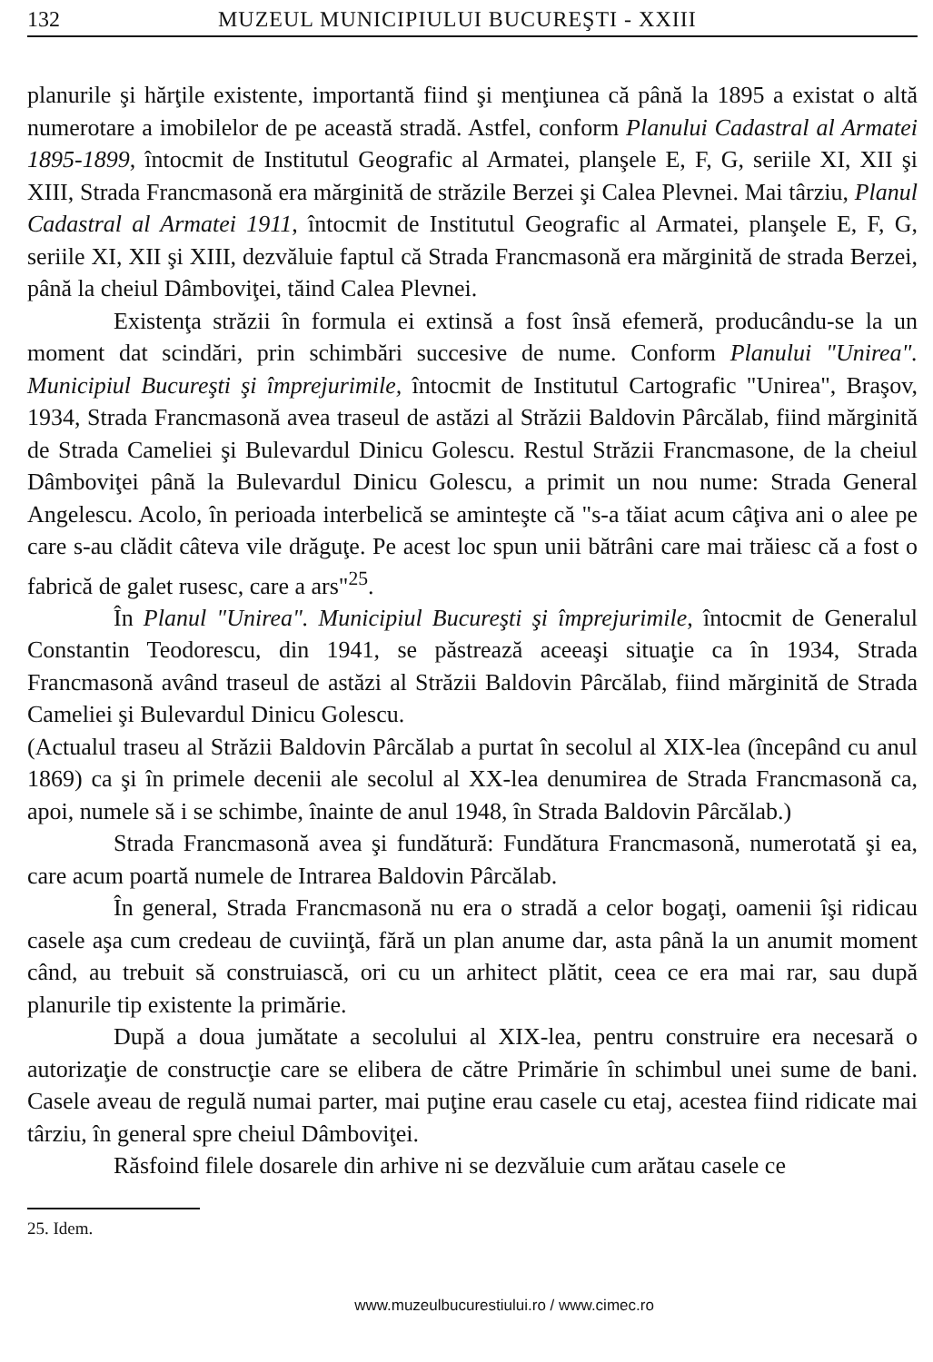132 MUZEUL MUNICIPIULUI BUCUREŞTI - XXIII
planurile şi hărţile existente, importantă fiind şi menţiunea că până la 1895 a existat o altă numerotare a imobilelor de pe această stradă. Astfel, conform Planului Cadastral al Armatei 1895-1899, întocmit de Institutul Geografic al Armatei, planşele E, F, G, seriile XI, XII şi XIII, Strada Francmasonă era mărginită de străzile Berzei şi Calea Plevnei. Mai târziu, Planul Cadastral al Armatei 1911, întocmit de Institutul Geografic al Armatei, planşele E, F, G, seriile XI, XII şi XIII, dezvăluie faptul că Strada Francmasonă era mărginită de strada Berzei, până la cheiul Dâmboviţei, tăind Calea Plevnei.
Existenţa străzii în formula ei extinsă a fost însă efemeră, producându-se la un moment dat scindări, prin schimbări succesive de nume. Conform Planului "Unirea". Municipiul Bucureşti şi împrejurimile, întocmit de Institutul Cartografic "Unirea", Braşov, 1934, Strada Francmasonă avea traseul de astăzi al Străzii Baldovin Pârcălab, fiind mărginită de Strada Cameliei şi Bulevardul Dinicu Golescu. Restul Străzii Francmasone, de la cheiul Dâmboviţei până la Bulevardul Dinicu Golescu, a primit un nou nume: Strada General Angelescu. Acolo, în perioada interbelică se aminteşte că "s-a tăiat acum câţiva ani o alee pe care s-au clădit câteva vile drăguţe. Pe acest loc spun unii bătrâni care mai trăiesc că a fost o fabrică de galet rusesc, care a ars"<sup>25</sup>.
În Planul "Unirea". Municipiul Bucureşti şi împrejurimile, întocmit de Generalul Constantin Teodorescu, din 1941, se păstrează aceeaşi situaţie ca în 1934, Strada Francmasonă având traseul de astăzi al Străzii Baldovin Pârcălab, fiind mărginită de Strada Cameliei şi Bulevardul Dinicu Golescu.
(Actualul traseu al Străzii Baldovin Pârcălab a purtat în secolul al XIX-lea (începând cu anul 1869) ca şi în primele decenii ale secolul al XX-lea denumirea de Strada Francmasonă ca, apoi, numele să i se schimbe, înainte de anul 1948, în Strada Baldovin Pârcălab.)
Strada Francmasonă avea şi fundătură: Fundătura Francmasonă, numerotată şi ea, care acum poartă numele de Intrarea Baldovin Pârcălab.
În general, Strada Francmasonă nu era o stradă a celor bogaţi, oamenii îşi ridicau casele aşa cum credeau de cuviinţă, fără un plan anume dar, asta până la un anumit moment când, au trebuit să construiască, ori cu un arhitect plătit, ceea ce era mai rar, sau după planurile tip existente la primărie.
După a doua jumătate a secolului al XIX-lea, pentru construire era necesară o autorizaţie de construcţie care se elibera de către Primărie în schimbul unei sume de bani. Casele aveau de regulă numai parter, mai puţine erau casele cu etaj, acestea fiind ridicate mai târziu, în general spre cheiul Dâmboviţei.
Răsfoind filele dosarele din arhive ni se dezvăluie cum arătau casele ce
25. Idem.
www.muzeulbucurestiului.ro / www.cimec.ro